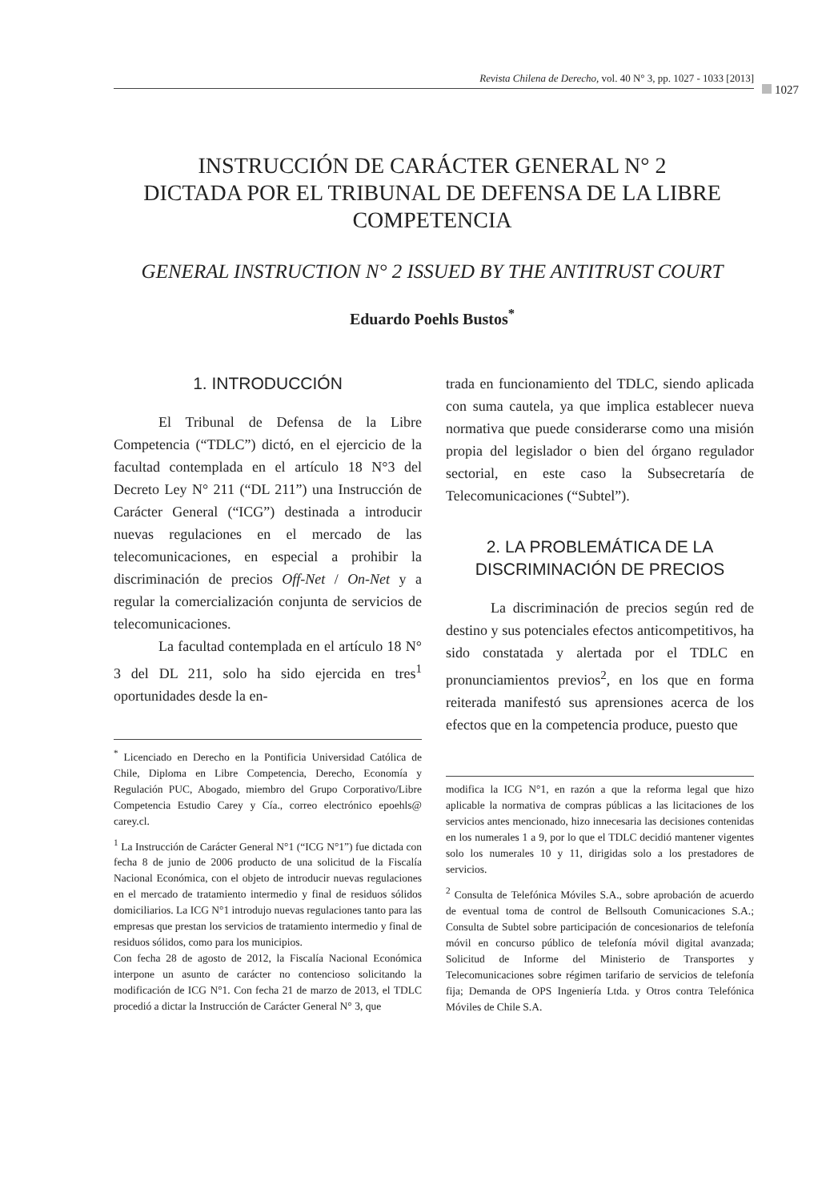Revista Chilena de Derecho, vol. 40 N° 3, pp. 1027 - 1033 [2013]
1027
INSTRUCCIÓN DE CARÁCTER GENERAL N° 2
DICTADA POR EL TRIBUNAL DE DEFENSA DE LA LIBRE COMPETENCIA
GENERAL INSTRUCTION N° 2 ISSUED BY THE ANTITRUST COURT
Eduardo Poehls Bustos<sup>*</sup>
1. INTRODUCCIÓN
El Tribunal de Defensa de la Libre Competencia (“TDLC”) dictó, en el ejercicio de la facultad contemplada en el artículo 18 N°3 del Decreto Ley N° 211 (“DL 211”) una Instrucción de Carácter General (“ICG”) destinada a introducir nuevas regulaciones en el mercado de las telecomunicaciones, en especial a prohibir la discriminación de precios Off-Net / On-Net y a regular la comercialización conjunta de servicios de telecomunicaciones.
La facultad contemplada en el artículo 18 N° 3 del DL 211, solo ha sido ejercida en tres<sup>1</sup> oportunidades desde la en-
<sup>*</sup> Licenciado en Derecho en la Pontificia Universidad Católica de Chile, Diploma en Libre Competencia, Derecho, Economía y Regulación PUC, Abogado, miembro del Grupo Corporativo/Libre Competencia Estudio Carey y Cía., correo electrónico epoehls@ carey.cl.
<sup>1</sup> La Instrucción de Carácter General N°1 (“ICG N°1”) fue dictada con fecha 8 de junio de 2006 producto de una solicitud de la Fiscalía Nacional Económica, con el objeto de introducir nuevas regulaciones en el mercado de tratamiento intermedio y final de residuos sólidos domiciliarios. La ICG N°1 introdujo nuevas regulaciones tanto para las empresas que prestan los servicios de tratamiento intermedio y final de residuos sólidos, como para los municipios.
Con fecha 28 de agosto de 2012, la Fiscalía Nacional Económica interpone un asunto de carácter no contencioso solicitando la modificación de ICG N°1. Con fecha 21 de marzo de 2013, el TDLC procedió a dictar la Instrucción de Carácter General N° 3, que
trada en funcionamiento del TDLC, siendo aplicada con suma cautela, ya que implica establecer nueva normativa que puede considerarse como una misión propia del legislador o bien del órgano regulador sectorial, en este caso la Subsecretaría de Telecomunicaciones (“Subtel”).
2. LA PROBLEMÁTICA DE LA DISCRIMINACIÓN DE PRECIOS
La discriminación de precios según red de destino y sus potenciales efectos anticompetitivos, ha sido constatada y alertada por el TDLC en pronunciamientos previos<sup>2</sup>, en los que en forma reiterada manifestó sus aprensiones acerca de los efectos que en la competencia produce, puesto que
modifica la ICG N°1, en razón a que la reforma legal que hizo aplicable la normativa de compras públicas a las licitaciones de los servicios antes mencionado, hizo innecesaria las decisiones contenidas en los numerales 1 a 9, por lo que el TDLC decidió mantener vigentes solo los numerales 10 y 11, dirigidas solo a los prestadores de servicios.
<sup>2</sup> Consulta de Telefónica Móviles S.A., sobre aprobación de acuerdo de eventual toma de control de Bellsouth Comunicaciones S.A.; Consulta de Subtel sobre participación de concesionarios de telefonía móvil en concurso público de telefonía móvil digital avanzada; Solicitud de Informe del Ministerio de Transportes y Telecomunicaciones sobre régimen tarifario de servicios de telefonía fija; Demanda de OPS Ingeniería Ltda. y Otros contra Telefónica Móviles de Chile S.A.